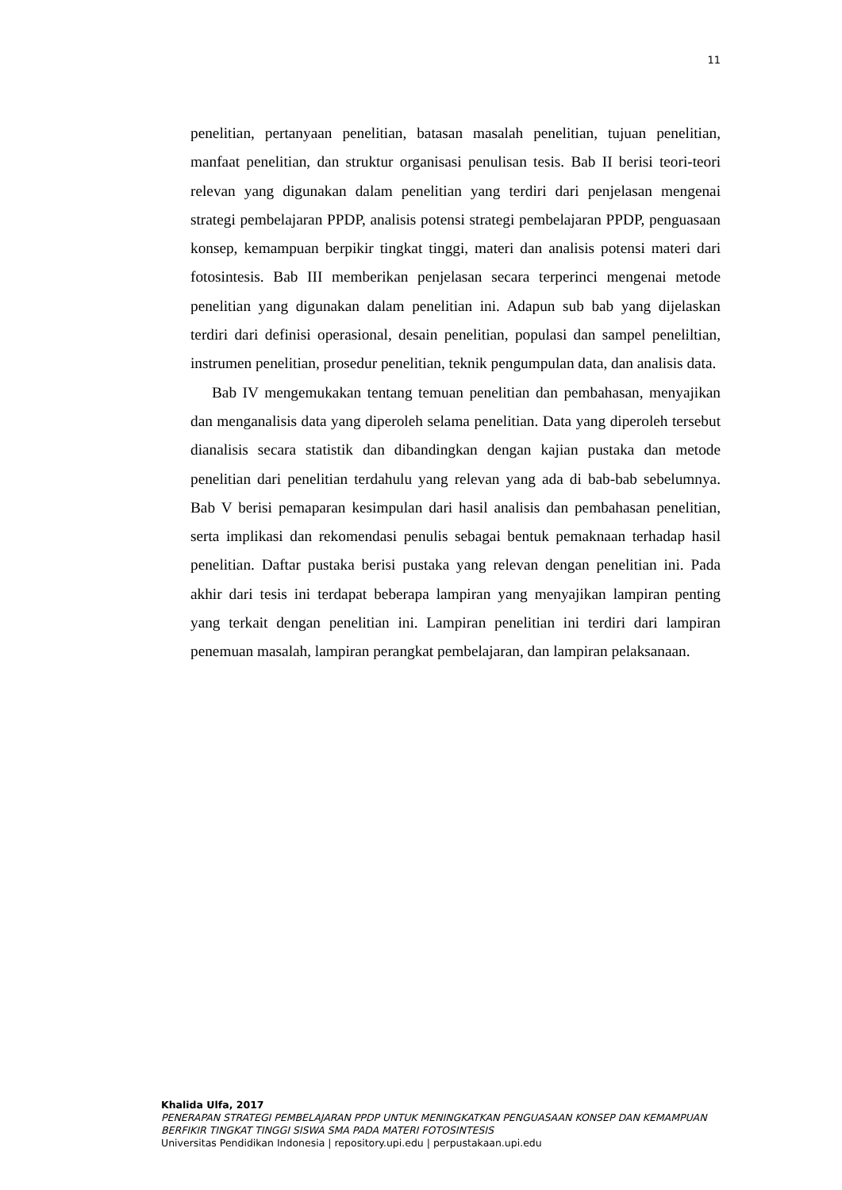11
penelitian, pertanyaan penelitian, batasan masalah penelitian, tujuan penelitian, manfaat penelitian, dan struktur organisasi penulisan tesis. Bab II berisi teori-teori relevan yang digunakan dalam penelitian yang terdiri dari penjelasan mengenai strategi pembelajaran PPDP, analisis potensi strategi pembelajaran PPDP, penguasaan konsep, kemampuan berpikir tingkat tinggi, materi dan analisis potensi materi dari fotosintesis. Bab III memberikan penjelasan secara terperinci mengenai metode penelitian yang digunakan dalam penelitian ini. Adapun sub bab yang dijelaskan terdiri dari definisi operasional, desain penelitian, populasi dan sampel peneliltian, instrumen penelitian, prosedur penelitian, teknik pengumpulan data, dan analisis data.
Bab IV mengemukakan tentang temuan penelitian dan pembahasan, menyajikan dan menganalisis data yang diperoleh selama penelitian. Data yang diperoleh tersebut dianalisis secara statistik dan dibandingkan dengan kajian pustaka dan metode penelitian dari penelitian terdahulu yang relevan yang ada di bab-bab sebelumnya. Bab V berisi pemaparan kesimpulan dari hasil analisis dan pembahasan penelitian, serta implikasi dan rekomendasi penulis sebagai bentuk pemaknaan terhadap hasil penelitian. Daftar pustaka berisi pustaka yang relevan dengan penelitian ini. Pada akhir dari tesis ini terdapat beberapa lampiran yang menyajikan lampiran penting yang terkait dengan penelitian ini. Lampiran penelitian ini terdiri dari lampiran penemuan masalah, lampiran perangkat pembelajaran, dan lampiran pelaksanaan.
Khalida Ulfa, 2017
PENERAPAN STRATEGI PEMBELAJARAN PPDP UNTUK MENINGKATKAN PENGUASAAN KONSEP DAN KEMAMPUAN BERFIKIR TINGKAT TINGGI SISWA SMA PADA MATERI FOTOSINTESIS
Universitas Pendidikan Indonesia | repository.upi.edu | perpustakaan.upi.edu